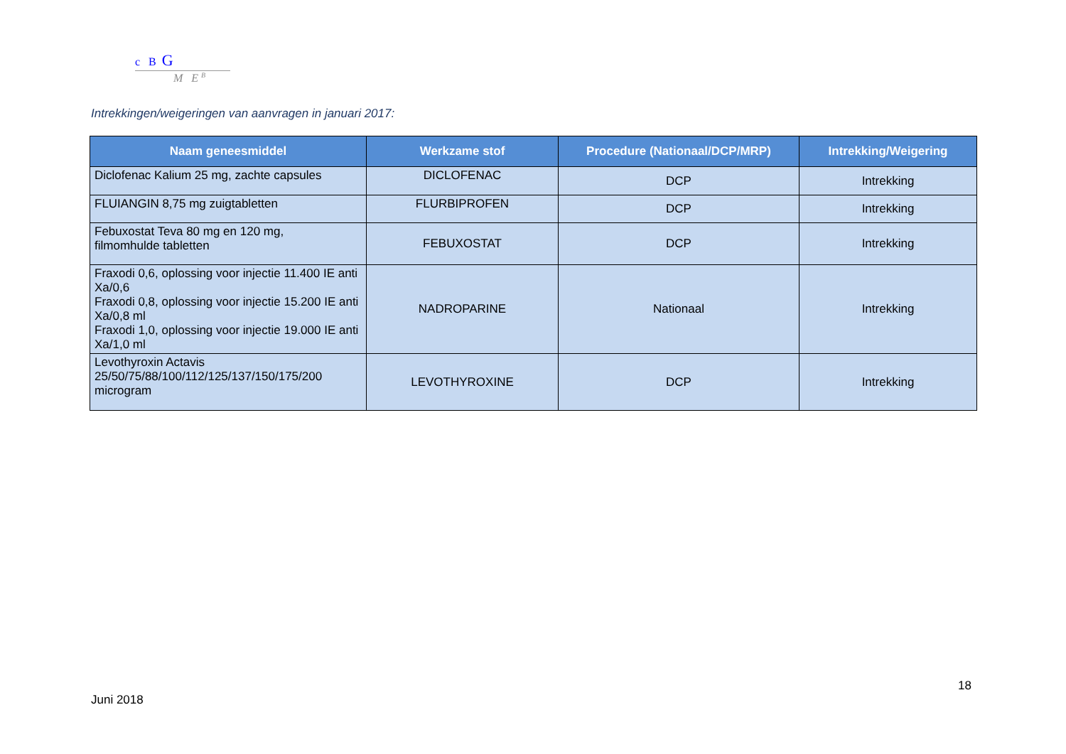c B G
M E <sup>B</sup>
Intrekkingen/weigeringen van aanvragen in januari 2017:
| Naam geneesmiddel | Werkzame stof | Procedure (Nationaal/DCP/MRP) | Intrekking/Weigering |
| --- | --- | --- | --- |
| Diclofenac Kalium 25 mg, zachte capsules | DICLOFENAC | DCP | Intrekking |
| FLUIANGIN 8,75 mg zuigtabletten | FLURBIPROFEN | DCP | Intrekking |
| Febuxostat Teva 80 mg en 120 mg, filmomhulde tabletten | FEBUXOSTAT | DCP | Intrekking |
| Fraxodi 0,6, oplossing voor injectie 11.400 IE anti Xa/0,6 Fraxodi 0,8, oplossing voor injectie 15.200 IE anti Xa/0,8 ml Fraxodi 1,0, oplossing voor injectie 19.000 IE anti Xa/1,0 ml | NADROPARINE | Nationaal | Intrekking |
| Levothyroxin Actavis 25/50/75/88/100/112/125/137/150/175/200 microgram | LEVOTHYROXINE | DCP | Intrekking |
18
Juni 2018